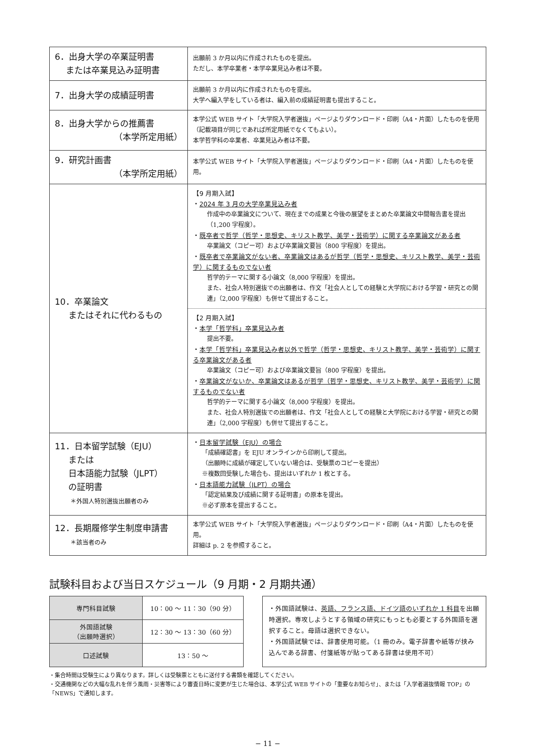| 6．出身大学の卒業証明書 または卒業見込み証明書 | 出願前 3 か月以内に作成されたものを提出。 ただし、本学卒業者・本学卒業見込み者は不要。 |
| 7．出身大学の成績証明書 | 出願前 3 か月以内に作成されたものを提出。 大学へ編入学をしている者は、編入前の成績証明書も提出すること。 |
| 8．出身大学からの推薦書 （本学所定用紙） | 本学公式 WEB サイト「大学院入学者選抜」ページよりダウンロード・印刷（A4・片面）したものを使用（記載項目が同じであれば所定用紙でなくてもよい）。 本学哲学科の卒業者、卒業見込み者は不要。 |
| 9．研究計画書 （本学所定用紙） | 本学公式 WEB サイト「大学院入学者選抜」ページよりダウンロード・印刷（A4・片面）したものを使用。 |
| 10．卒業論文 またはそれに代わるもの | 【9 月期入試】 ・ 2024 年 3 月の大学卒業見込み者 作成中の卒業論文について、現在までの成果と今後の展望をまとめた卒業論文中間報告書を提出（1,200 字程度）。 ・ 既卒者で哲学（哲学・思想史、キリスト教学、美学・芸術学）に関する卒業論文がある者 卒業論文（コピー可）および卒業論文要旨（800 字程度）を提出。 ・ 既卒者で卒業論文がない者、卒業論文はあるが哲学（哲学・思想史、キリスト教学、美学・芸術学）に関するものでない者 哲学的テーマに関する小論文（8,000 字程度）を提出。 また、社会人特別選抜での出願者は、作文「社会人としての経験と大学院における学習・研究との関連」（2,000 字程度）も併せて提出すること。 【2 月期入試】 ・ 本学「哲学科」卒業見込み者 提出不要。 ・ 本学「哲学科」卒業見込み者以外で哲学（哲学・思想史、キリスト教学、美学・芸術学）に関する卒業論文がある者 卒業論文（コピー可）および卒業論文要旨（800 字程度）を提出。 ・ 卒業論文がないか、卒業論文はあるが哲学（哲学・思想史、キリスト教学、美学・芸術学）に関するものでない者 哲学的テーマに関する小論文（8,000 字程度）を提出。 また、社会人特別選抜での出願者は、作文「社会人としての経験と大学院における学習・研究との関連」（2,000 字程度）も併せて提出すること。 |
| 11．日本留学試験（EJU） または 日本語能力試験（JLPT） の証明書 ＊外国人特別選抜出願者のみ | ・ 日本留学試験（EJU）の場合 「成績確認書」を EJU オンラインから印刷して提出。 （出願時に成績が確定していない場合は、受験票のコピーを提出） ※複数回受験した場合も、提出はいずれか 1 枚とする。 ・ 日本語能力試験（JLPT）の場合 「認定結果及び成績に関する証明書」の原本を提出。 ※必ず原本を提出すること。 |
| 12．長期履修学生制度申請書 ＊該当者のみ | 本学公式 WEB サイト「大学院入学者選抜」ページよりダウンロード・印刷（A4・片面）したものを使用。 詳細は p. 2 を参照すること。 |
試験科目および当日スケジュール（9 月期・2 月期共通）
| 専門科目試験 | 10：00 〜 11：30（90 分） |
| 外国語試験 （出願時選択） | 12：30 〜 13：30（60 分） |
| 口述試験 | 13：50 〜 |
・外国語試験は、英語、フランス語、ドイツ語のいずれか 1 科目を出願時選択。専攻しようとする領域の研究にもっとも必要とする外国語を選択すること。母語は選択できない。
・外国語試験では、辞書使用可能。（1 冊のみ。電子辞書や紙等が挟み込んである辞書、付箋紙等が貼ってある辞書は使用不可）
・集合時間は受験生により異なります。詳しくは受験票とともに送付する書類を確認してください。
・交通機関などの大幅な乱れを伴う風雨・災害等により審査日時に変更が生じた場合は、本学公式 WEB サイトの「重要なお知らせ」、または「入学者選抜情報 TOP」の「NEWS」で通知します。
− 11 −